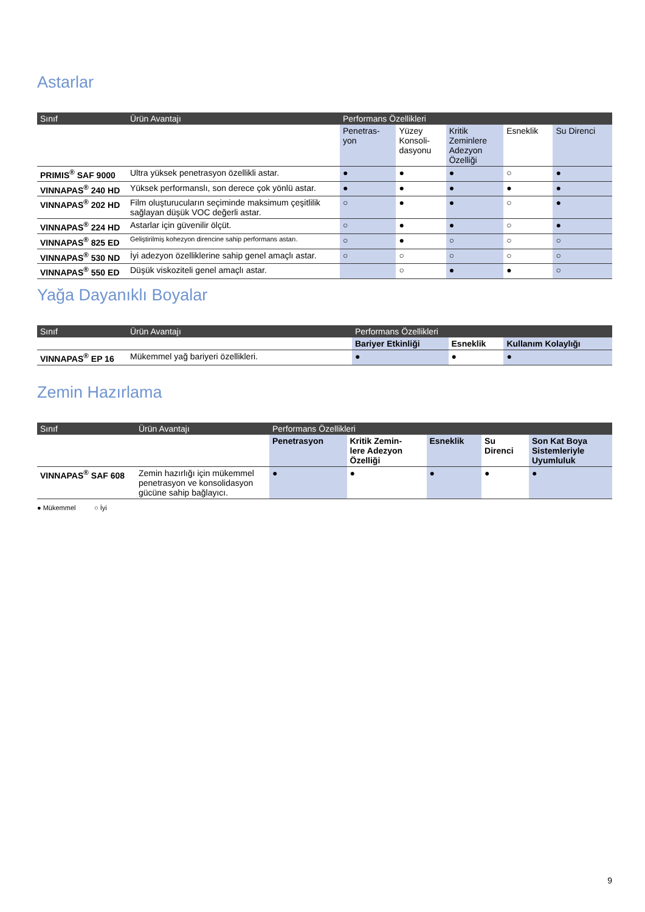Astarlar
| Sınıf | Ürün Avantajı | Performans Özellikleri | | | | |
| --- | --- | --- | --- | --- | --- | --- |
| | | Penetras- yon | Yüzey Konsoli- dasyonu | Kritik Zeminlere Adezyon Özelliği | Esneklik | Su Direnci |
| PRIMIS<sup>®</sup> SAF 9000 | Ultra yüksek penetrasyon özellikli astar. | ● | ● | ● | ○ | ● |
| VINNAPAS<sup>®</sup> 240 HD | Yüksek performanslı, son derece çok yönlü astar. | ● | ● | ● | ● | ● |
| VINNAPAS<sup>®</sup> 202 HD | Film oluşturucuların seçiminde maksimum çeşitlilik sağlayan düşük VOC değerli astar. | ○ | ● | ● | ○ | ● |
| VINNAPAS<sup>®</sup> 224 HD | Astarlar için güvenilir ölçüt. | ○ | ● | ● | ○ | ● |
| VINNAPAS<sup>®</sup> 825 ED | Geliştirilmiş kohezyon direncine sahip performans astarı. | ○ | ● | ○ | ○ | ○ |
| VINNAPAS<sup>®</sup> 530 ND | İyi adezyon özelliklerine sahip genel amaçlı astar. | ○ | ○ | ○ | ○ | ○ |
| VINNAPAS<sup>®</sup> 550 ED | Düşük viskoziteli genel amaçlı astar. | | ○ | ● | ● | ○ |
Yağa Dayanıklı Boyalar
| Sınıf | Ürün Avantajı | Performans Özellikleri | | |
| --- | --- | --- | --- | --- |
| | | Bariyer Etkinliği | Esneklik | Kullanım Kolaylığı |
| VINNAPAS<sup>®</sup> EP 16 | Mükemmel yağ bariyeri özellikleri. | ● | ● | ● |
Zemin Hazırlama
| Sınıf | Ürün Avantajı | Performans Özellikleri | | | | |
| --- | --- | --- | --- | --- | --- | --- |
| | | Penetrasyon | Kritik Zemin- lere Adezyon Özelliği | Esneklik | Su Direnci | Son Kat Boya Sistemleriyle Uyumluluk |
| VINNAPAS<sup>®</sup> SAF 608 | Zemin hazırlığı için mükemmel penetrasyon ve konsolidasyon gücüne sahip bağlayıcı. | ● | ● | ● | ● | ● |
● Mükemmel ○ İyi
9